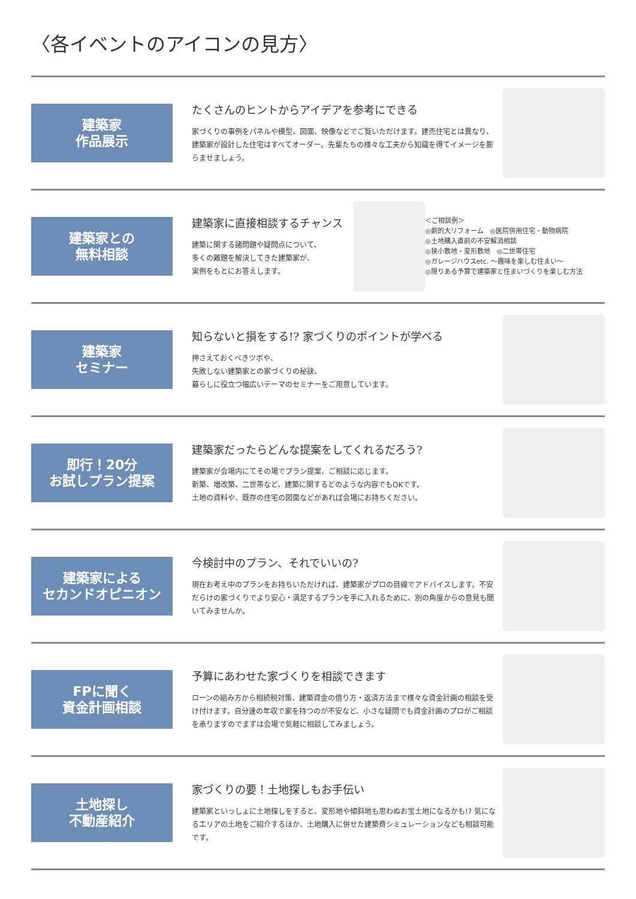〈各イベントのアイコンの見方〉
建築家
作品展示
たくさんのヒントからアイデアを参考にできる
家づくりの事例をパネルや模型、図面、映像などでご覧いただけます。建売住宅とは異なり、建築家が設計した住宅はすべてオーダー。先輩たちの様々な工夫から知識を得てイメージを膨らませましょう。
建築家との
無料相談
建築家に直接相談するチャンス
建築に関する諸問題や疑問点について、
多くの難題を解決してきた建築家が、
実例をもとにお答えします。
＜ご相談例＞
◎劇的大リフォーム　◎医院併用住宅・動物病院
◎土地購入直前の不安解消相談
◎狭小敷地・変形敷地　◎二世帯住宅
◎ガレージハウスetc. ～趣味を楽しむ住まい～
◎限りある予算で建築家と住まいづくりを楽しむ方法
建築家
セミナー
知らないと損をする!? 家づくりのポイントが学べる
押さえておくべきツボや、
失敗しない建築家との家づくりの秘訣、
暮らしに役立つ幅広いテーマのセミナーをご用意しています。
即行！20分
お試しプラン提案
建築家だったらどんな提案をしてくれるだろう?
建築家が会場内にてその場でプラン提案、ご相談に応じます。
新築、増改築、二世帯など、建築に関するどのような内容でもOKです。
土地の資料や、既存の住宅の図面などがあれば会場にお持ちください。
建築家による
セカンドオピニオン
今検討中のプラン、それでいいの?
現在お考え中のプランをお持ちいただければ、建築家がプロの目線でアドバイスします。不安だらけの家づくりでより安心・満足するプランを手に入れるために、別の角度からの意見も聞いてみませんか。
FPに聞く
資金計画相談
予算にあわせた家づくりを相談できます
ローンの組み方から相続税対策、建築資金の借り方・返済方法まで様々な資金計画の相談を受け付けます。自分達の年収で家を持つのが不安など、小さな疑問でも資金計画のプロがご相談を承りますのでまずは会場で気軽に相談してみましょう。
土地探し
不動産紹介
家づくりの要！土地探しもお手伝い
建築家といっしょに土地探しをすると、変形地や傾斜地も思わぬお宝土地になるかも!? 気になるエリアの土地をご紹介するほか、土地購入に併せた建築費シミュレーションなども相談可能です。